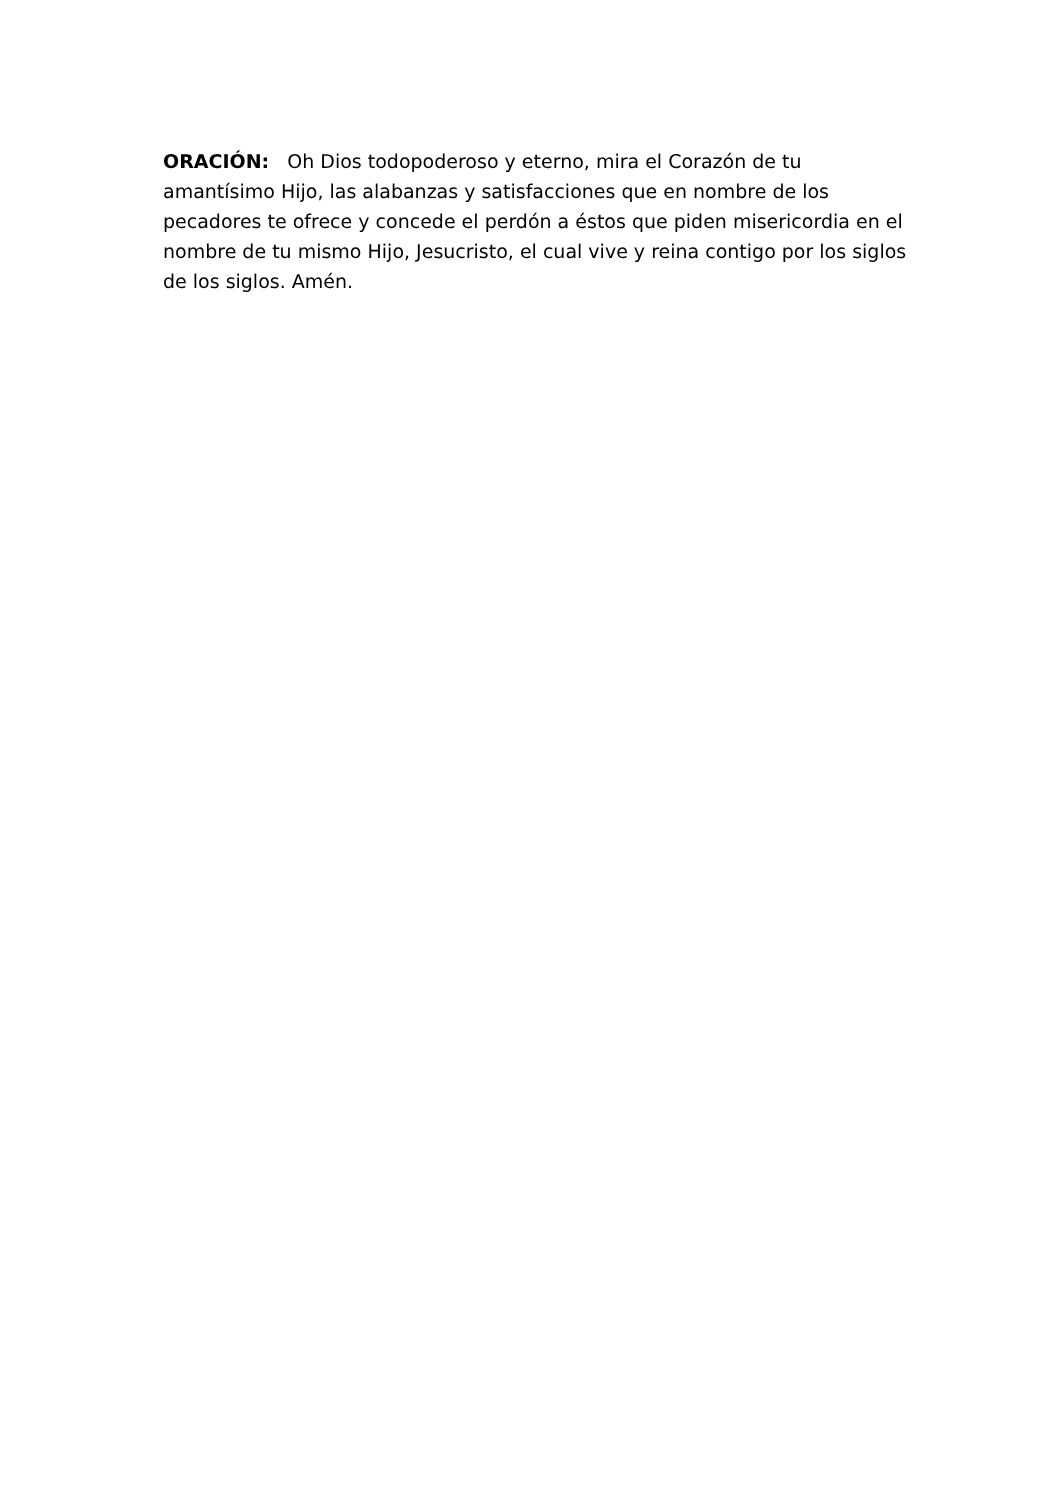ORACIÓN: Oh Dios todopoderoso y eterno, mira el Corazón de tu amantísimo Hijo, las alabanzas y satisfacciones que en nombre de los pecadores te ofrece y concede el perdón a éstos que piden misericordia en el nombre de tu mismo Hijo, Jesucristo, el cual vive y reina contigo por los siglos de los siglos. Amén.